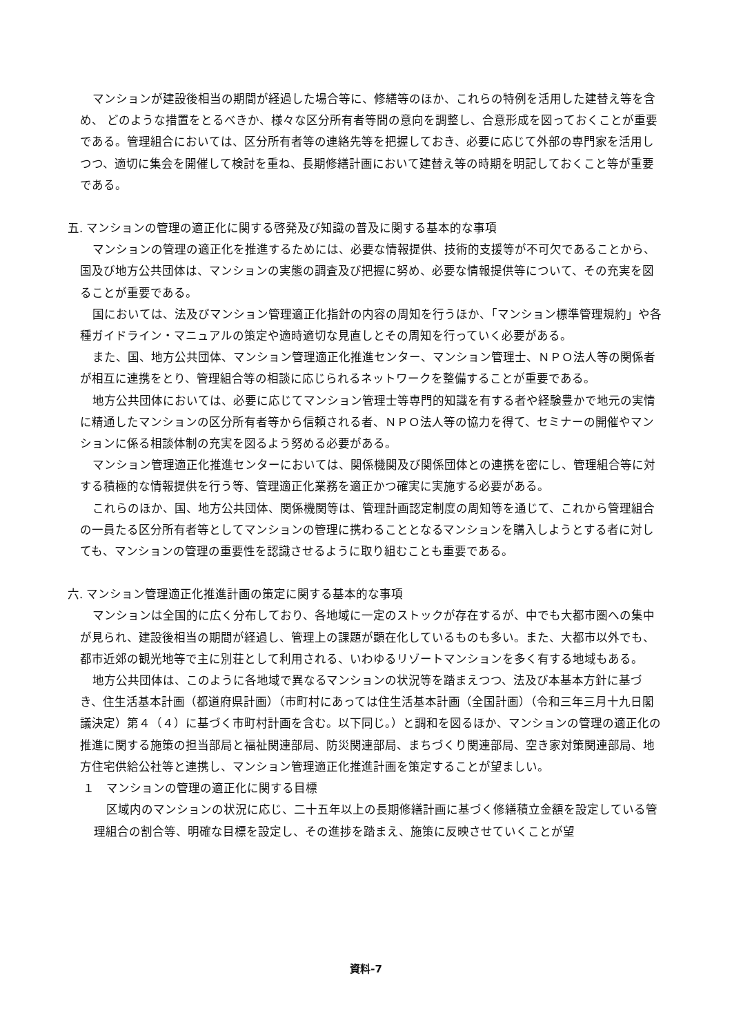マンションが建設後相当の期間が経過した場合等に、修繕等のほか、これらの特例を活用した建替え等を含め、 どのような措置をとるべきか、様々な区分所有者等間の意向を調整し、合意形成を図っておくことが重要である。管理組合においては、区分所有者等の連絡先等を把握しておき、必要に応じて外部の専門家を活用しつつ、適切に集会を開催して検討を重ね、長期修繕計画において建替え等の時期を明記しておくこと等が重要である。
五. マンションの管理の適正化に関する啓発及び知識の普及に関する基本的な事項
マンションの管理の適正化を推進するためには、必要な情報提供、技術的支援等が不可欠であることから、国及び地方公共団体は、マンションの実態の調査及び把握に努め、必要な情報提供等について、その充実を図ることが重要である。
国においては、法及びマンション管理適正化指針の内容の周知を行うほか、「マンション標準管理規約」や各種ガイドライン・マニュアルの策定や適時適切な見直しとその周知を行っていく必要がある。
また、国、地方公共団体、マンション管理適正化推進センター、マンション管理士、ＮＰＯ法人等の関係者が相互に連携をとり、管理組合等の相談に応じられるネットワークを整備することが重要である。
地方公共団体においては、必要に応じてマンション管理士等専門的知識を有する者や経験豊かで地元の実情に精通したマンションの区分所有者等から信頼される者、ＮＰＯ法人等の協力を得て、セミナーの開催やマンションに係る相談体制の充実を図るよう努める必要がある。
マンション管理適正化推進センターにおいては、関係機関及び関係団体との連携を密にし、管理組合等に対する積極的な情報提供を行う等、管理適正化業務を適正かつ確実に実施する必要がある。
これらのほか、国、地方公共団体、関係機関等は、管理計画認定制度の周知等を通じて、これから管理組合の一員たる区分所有者等としてマンションの管理に携わることとなるマンションを購入しようとする者に対しても、マンションの管理の重要性を認識させるように取り組むことも重要である。
六. マンション管理適正化推進計画の策定に関する基本的な事項
マンションは全国的に広く分布しており、各地域に一定のストックが存在するが、中でも大都市圏への集中が見られ、建設後相当の期間が経過し、管理上の課題が顕在化しているものも多い。また、大都市以外でも、都市近郊の観光地等で主に別荘として利用される、いわゆるリゾートマンションを多く有する地域もある。
地方公共団体は、このように各地域で異なるマンションの状況等を踏まえつつ、法及び本基本方針に基づき、住生活基本計画（都道府県計画）（市町村にあっては住生活基本計画（全国計画）（令和三年三月十九日閣議決定）第４（４）に基づく市町村計画を含む。以下同じ。）と調和を図るほか、マンションの管理の適正化の推進に関する施策の担当部局と福祉関連部局、防災関連部局、まちづくり関連部局、空き家対策関連部局、地方住宅供給公社等と連携し、マンション管理適正化推進計画を策定することが望ましい。
１　マンションの管理の適正化に関する目標
区域内のマンションの状況に応じ、二十五年以上の長期修繕計画に基づく修繕積立金額を設定している管理組合の割合等、明確な目標を設定し、その進捗を踏まえ、施策に反映させていくことが望
資料-7